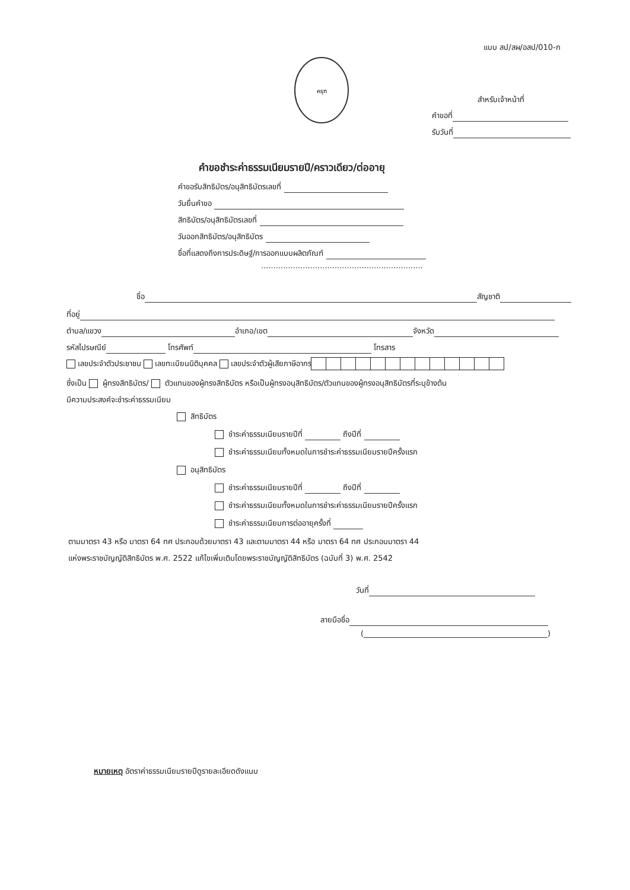แบบ สป/สผ/อสป/010-ก
ครุฑ
สำหรับเจ้าหน้าที่
คำขอที่
รับวันที่
คำขอชำระค่าธรรมเนียมรายปี/คราวเดียว/ต่ออายุ
คำขอรับสิทธิบัตร/อนุสิทธิบัตรเลขที่
วันยื่นคำขอ
สิทธิบัตร/อนุสิทธิบัตรเลขที่
วันออกสิทธิบัตร/อนุสิทธิบัตร
ชื่อที่แสดงถึงการประดิษฐ์/การออกแบบผลิตภัณฑ์
..................................................................
ชื่อ สัญชาติ
ที่อยู่
ตำบล/แขวง อำเภอ/เขต จังหวัด
รหัสไปรษณีย์ โทรศัพท์ โทรสาร
เลขประจำตัวประชาชน เลขทะเบียนนิติบุคคล เลขประจำตัวผู้เสียภาษีอากร
ซึ่งเป็น ผู้ทรงสิทธิบัตร/ ตัวแทนของผู้ทรงสิทธิบัตร หรือเป็นผู้ทรงอนุสิทธิบัตร/ตัวแทนของผู้ทรงอนุสิทธิบัตรที่ระบุข้างต้น
มีความประสงค์จะชำระค่าธรรมเนียม
สิทธิบัตร
ชำระค่าธรรมเนียมรายปีที่ ถึงปีที่
ชำระค่าธรรมเนียมทั้งหมดในการชำระค่าธรรมเนียมรายปีครั้งแรก
อนุสิทธิบัตร
ชำระค่าธรรมเนียมรายปีที่ ถึงปีที่
ชำระค่าธรรมเนียมทั้งหมดในการชำระค่าธรรมเนียมรายปีครั้งแรก
ชำระค่าธรรมเนียมการต่ออายุครั้งที่
ตามมาตรา 43 หรือ มาตรา 64 ทศ ประกอบด้วยมาตรา 43 และตามมาตรา 44 หรือ มาตรา 64 ทศ ประกอบมาตรา 44
แห่งพระราชบัญญัติสิทธิบัตร พ.ศ. 2522 แก้ไขเพิ่มเติมโดยพระราชบัญญัติสิทธิบัตร (ฉบับที่ 3) พ.ศ. 2542
วันที่
ลายมือชื่อ
( )
หมายเหตุ อัตราค่าธรรมเนียมรายปีดูรายละเอียดดังแนบ